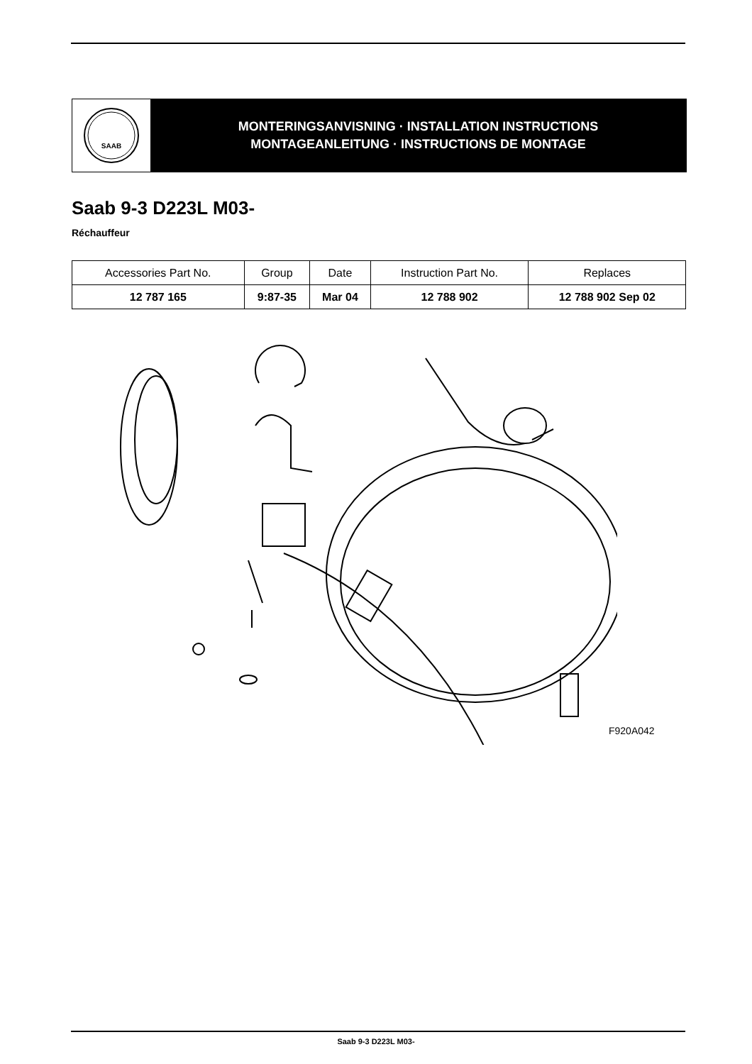SAAB
MONTERINGSANVISNING · INSTALLATION INSTRUCTIONS
MONTAGEANLEITUNG · INSTRUCTIONS DE MONTAGE
Saab 9-3 D223L M03-
Réchauffeur
| Accessories Part No. | Group | Date | Instruction Part No. | Replaces |
| --- | --- | --- | --- | --- |
| 12 787 165 | 9:87-35 | Mar 04 | 12 788 902 | 12 788 902 Sep 02 |
F920A042
Saab 9-3 D223L M03-